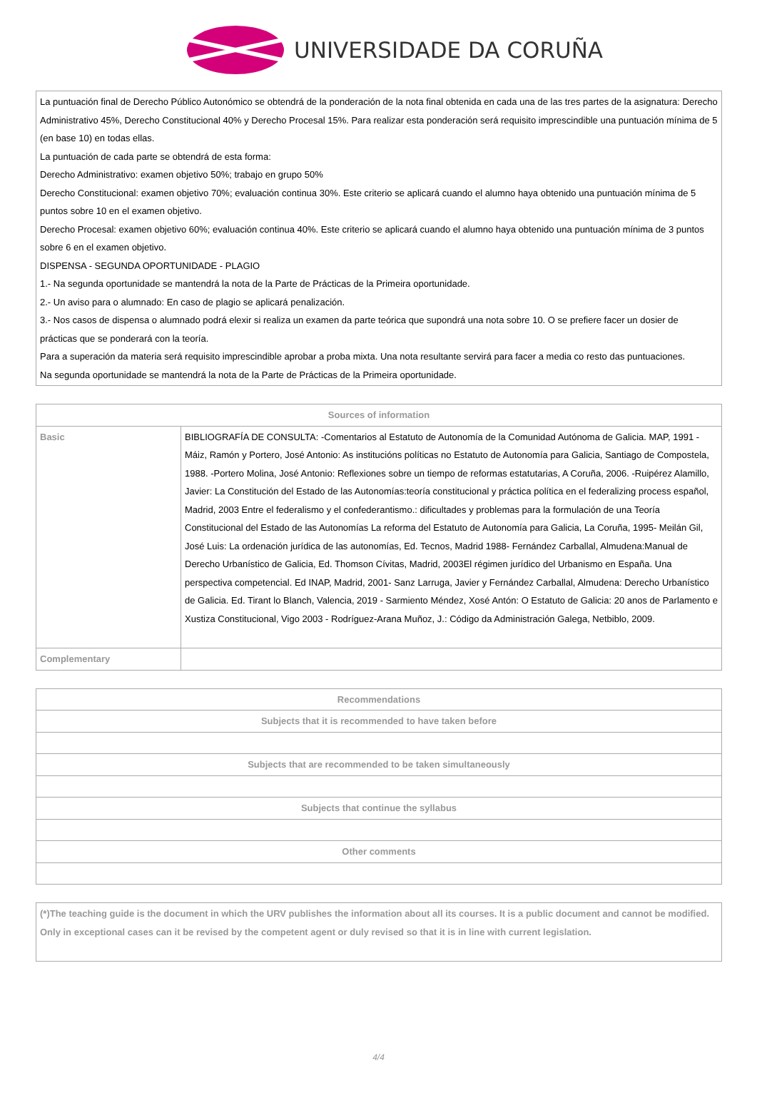UNIVERSIDADE DA CORUÑA
| La puntuación final de Derecho Público Autonómico se obtendrá de la ponderación de la nota final obtenida en cada una de las tres partes de la asignatura: Derecho Administrativo 45%, Derecho Constitucional 40% y Derecho Procesal 15%. Para realizar esta ponderación será requisito imprescindible una puntuación mínima de 5 (en base 10) en todas ellas. La puntuación de cada parte se obtendrá de esta forma: Derecho Administrativo: examen objetivo 50%; trabajo en grupo 50% Derecho Constitucional: examen objetivo 70%; evaluación continua 30%. Este criterio se aplicará cuando el alumno haya obtenido una puntuación mínima de 5 puntos sobre 10 en el examen objetivo. Derecho Procesal: examen objetivo 60%; evaluación continua 40%. Este criterio se aplicará cuando el alumno haya obtenido una puntuación mínima de 3 puntos sobre 6 en el examen objetivo. DISPENSA - SEGUNDA OPORTUNIDADE - PLAGIO 1.- Na segunda oportunidade se mantendrá la nota de la Parte de Prácticas de la Primeira oportunidade. 2.- Un aviso para o alumnado: En caso de plagio se aplicará penalización. 3.- Nos casos de dispensa o alumnado podrá elexir si realiza un examen da parte teórica que supondrá una nota sobre 10. O se prefiere facer un dosier de prácticas que se ponderará con la teoría. Para a superación da materia será requisito imprescindible aprobar a proba mixta. Una nota resultante servirá para facer a media co resto das puntuaciones. Na segunda oportunidade se mantendrá la nota de la Parte de Prácticas de la Primeira oportunidade. |
| Sources of information | |
| --- | --- |
| Basic | BIBLIOGRAFÍA DE CONSULTA: -Comentarios al Estatuto de Autonomía de la Comunidad Autónoma de Galicia. MAP, 1991 -Máiz, Ramón y Portero, José Antonio: As institucións políticas no Estatuto de Autonomía para Galicia, Santiago de Compostela, 1988. -Portero Molina, José Antonio: Reflexiones sobre un tiempo de reformas estatutarias, A Coruña, 2006. -Ruipérez Alamillo, Javier: La Constitución del Estado de las Autonomías:teoría constitucional y práctica política en el federalizing process español, Madrid, 2003 Entre el federalismo y el confederantismo.: dificultades y problemas para la formulación de una Teoría Constitucional del Estado de las Autonomías La reforma del Estatuto de Autonomía para Galicia, La Coruña, 1995- Meilán Gil, José Luis: La ordenación jurídica de las autonomías, Ed. Tecnos, Madrid 1988- Fernández Carballal, Almudena:Manual de Derecho Urbanístico de Galicia, Ed. Thomson Cívitas, Madrid, 2003El régimen jurídico del Urbanismo en España. Una perspectiva competencial. Ed INAP, Madrid, 2001- Sanz Larruga, Javier y Fernández Carballal, Almudena: Derecho Urbanístico de Galicia. Ed. Tirant lo Blanch, Valencia, 2019 - Sarmiento Méndez, Xosé Antón: O Estatuto de Galicia: 20 anos de Parlamento e Xustiza Constitucional, Vigo 2003 - Rodríguez-Arana Muñoz, J.: Código da Administración Galega, Netbiblo, 2009. |
| Complementary | |
| Recommendations |
| --- |
| Subjects that it is recommended to have taken before |
| Subjects that are recommended to be taken simultaneously |
| Subjects that continue the syllabus |
| Other comments |
| (*)The teaching guide is the document in which the URV publishes the information about all its courses. It is a public document and cannot be modified. Only in exceptional cases can it be revised by the competent agent or duly revised so that it is in line with current legislation. |
4/4